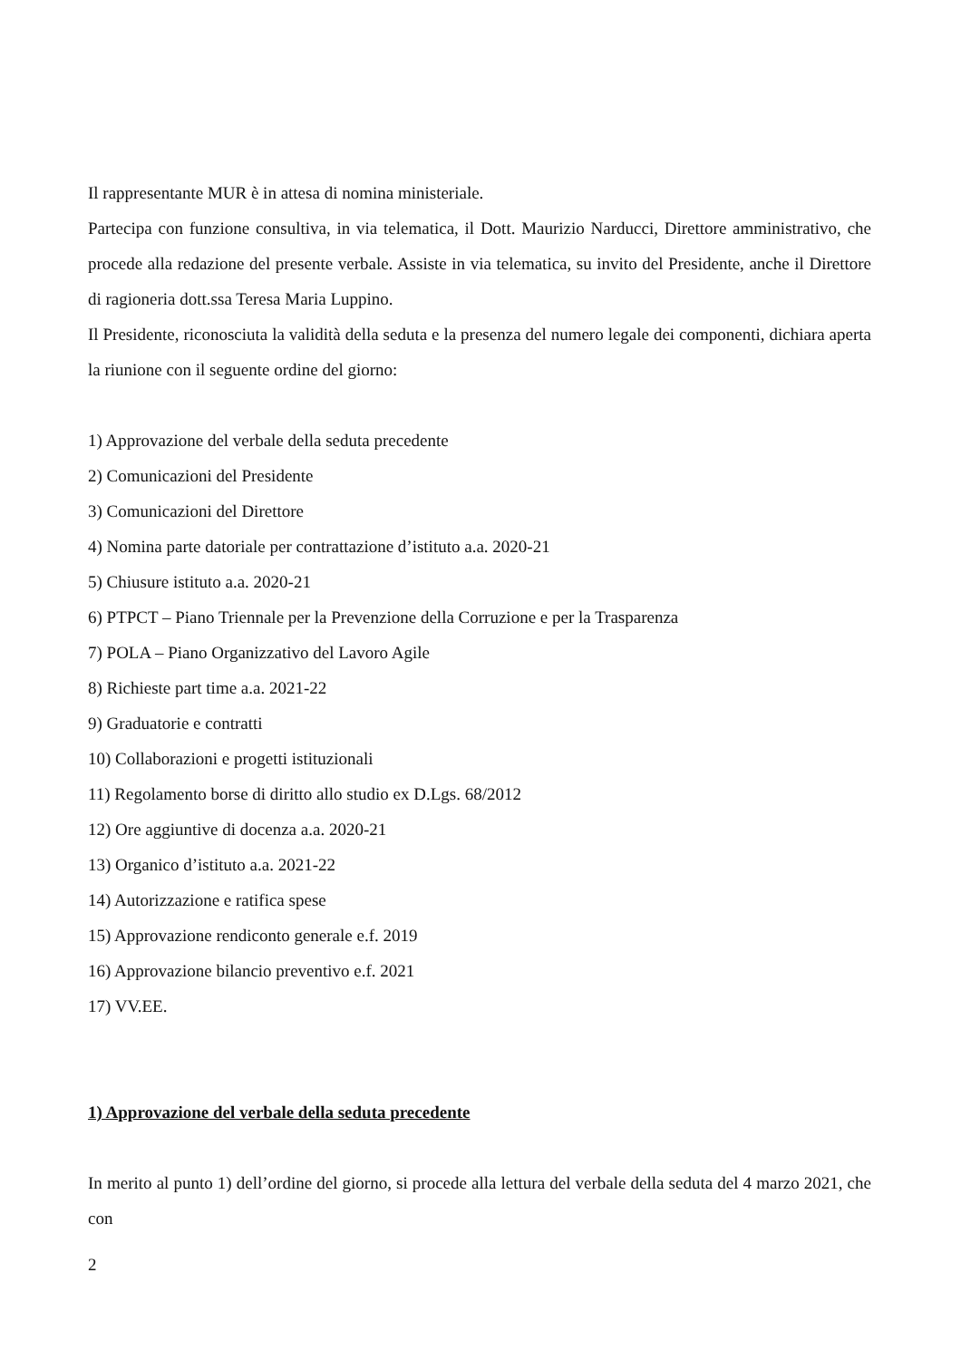Il rappresentante MUR è in attesa di nomina ministeriale.
Partecipa con funzione consultiva, in via telematica, il Dott. Maurizio Narducci, Direttore amministrativo, che procede alla redazione del presente verbale. Assiste in via telematica, su invito del Presidente, anche il Direttore di ragioneria dott.ssa Teresa Maria Luppino.
Il Presidente, riconosciuta la validità della seduta e la presenza del numero legale dei componenti, dichiara aperta la riunione con il seguente ordine del giorno:
1) Approvazione del verbale della seduta precedente
2) Comunicazioni del Presidente
3) Comunicazioni del Direttore
4) Nomina parte datoriale per contrattazione d’istituto a.a. 2020-21
5) Chiusure istituto a.a. 2020-21
6) PTPCT – Piano Triennale per la Prevenzione della Corruzione e per la Trasparenza
7) POLA – Piano Organizzativo del Lavoro Agile
8) Richieste part time a.a. 2021-22
9) Graduatorie e contratti
10) Collaborazioni e progetti istituzionali
11) Regolamento borse di diritto allo studio ex D.Lgs. 68/2012
12) Ore aggiuntive di docenza a.a. 2020-21
13) Organico d’istituto a.a. 2021-22
14) Autorizzazione e ratifica spese
15) Approvazione rendiconto generale e.f. 2019
16) Approvazione bilancio preventivo e.f. 2021
17) VV.EE.
1) Approvazione del verbale della seduta precedente
In merito al punto 1) dell’ordine del giorno, si procede alla lettura del verbale della seduta del 4 marzo 2021, che con
2